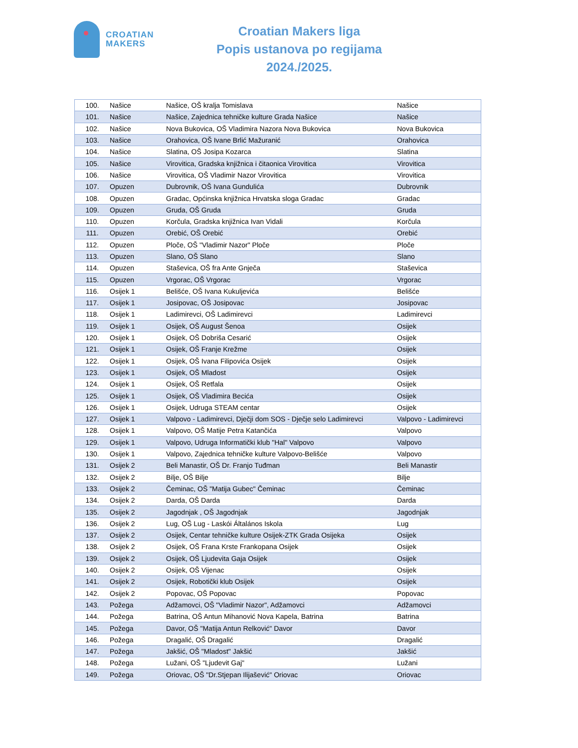CROATIAN
MAKERS
Croatian Makers liga
Popis ustanova po regijama
2024./2025.
| 100. | Našice | Našice, OŠ kralja Tomislava | Našice |
| 101. | Našice | Našice, Zajednica tehničke kulture Grada Našice | Našice |
| 102. | Našice | Nova Bukovica, OŠ Vladimira Nazora Nova Bukovica | Nova Bukovica |
| 103. | Našice | Orahovica, OŠ Ivane Brlić Mažuranić | Orahovica |
| 104. | Našice | Slatina, OŠ Josipa Kozarca | Slatina |
| 105. | Našice | Virovitica, Gradska knjižnica i čitaonica Virovitica | Virovitica |
| 106. | Našice | Virovitica, OŠ Vladimir Nazor Virovitica | Virovitica |
| 107. | Opuzen | Dubrovnik, OŠ Ivana Gundulića | Dubrovnik |
| 108. | Opuzen | Gradac, Općinska knjižnica Hrvatska sloga Gradac | Gradac |
| 109. | Opuzen | Gruda, OŠ Gruda | Gruda |
| 110. | Opuzen | Korčula, Gradska knjižnica Ivan Vidali | Korčula |
| 111. | Opuzen | Orebić, OŠ Orebić | Orebić |
| 112. | Opuzen | Ploče, OŠ "Vladimir Nazor" Ploče | Ploče |
| 113. | Opuzen | Slano, OŠ Slano | Slano |
| 114. | Opuzen | Staševica, OŠ fra Ante Gnječa | Staševica |
| 115. | Opuzen | Vrgorac, OŠ Vrgorac | Vrgorac |
| 116. | Osijek 1 | Belišće, OŠ Ivana Kukuljevića | Belišće |
| 117. | Osijek 1 | Josipovac, OŠ Josipovac | Josipovac |
| 118. | Osijek 1 | Ladimirevci, OŠ Ladimirevci | Ladimirevci |
| 119. | Osijek 1 | Osijek, OŠ August Šenoa | Osijek |
| 120. | Osijek 1 | Osijek, OŠ Dobriša Cesarić | Osijek |
| 121. | Osijek 1 | Osijek, OŠ Franje Krežme | Osijek |
| 122. | Osijek 1 | Osijek, OŠ Ivana Filipovića Osijek | Osijek |
| 123. | Osijek 1 | Osijek, OŠ Mladost | Osijek |
| 124. | Osijek 1 | Osijek, OŠ Retfala | Osijek |
| 125. | Osijek 1 | Osijek, OŠ Vladimira Becića | Osijek |
| 126. | Osijek 1 | Osijek, Udruga STEAM centar | Osijek |
| 127. | Osijek 1 | Valpovo - Ladimirevci, Dječji dom SOS - Dječje selo Ladimirevci | Valpovo - Ladimirevci |
| 128. | Osijek 1 | Valpovo, OŠ Matije Petra Katančića | Valpovo |
| 129. | Osijek 1 | Valpovo, Udruga Informatički klub "Hal" Valpovo | Valpovo |
| 130. | Osijek 1 | Valpovo, Zajednica tehničke kulture Valpovo-Belišće | Valpovo |
| 131. | Osijek 2 | Beli Manastir, OŠ Dr. Franjo Tuđman | Beli Manastir |
| 132. | Osijek 2 | Bilje, OŠ Bilje | Bilje |
| 133. | Osijek 2 | Čeminac, OŠ "Matija Gubec" Čeminac | Čeminac |
| 134. | Osijek 2 | Darda, OŠ Darda | Darda |
| 135. | Osijek 2 | Jagodnjak , OŠ Jagodnjak | Jagodnjak |
| 136. | Osijek 2 | Lug, OŠ Lug - Laskói Általános Iskola | Lug |
| 137. | Osijek 2 | Osijek, Centar tehničke kulture Osijek-ZTK Grada Osijeka | Osijek |
| 138. | Osijek 2 | Osijek, OŠ Frana Krste Frankopana Osijek | Osijek |
| 139. | Osijek 2 | Osijek, OŠ Ljudevita Gaja Osijek | Osijek |
| 140. | Osijek 2 | Osijek, OŠ Vijenac | Osijek |
| 141. | Osijek 2 | Osijek, Robotički klub Osijek | Osijek |
| 142. | Osijek 2 | Popovac, OŠ Popovac | Popovac |
| 143. | Požega | Adžamovci, OŠ "Vladimir Nazor", Adžamovci | Adžamovci |
| 144. | Požega | Batrina, OŠ Antun Mihanović Nova Kapela, Batrina | Batrina |
| 145. | Požega | Davor, OŠ "Matija Antun Relković" Davor | Davor |
| 146. | Požega | Dragalić, OŠ Dragalić | Dragalić |
| 147. | Požega | Jakšić, OŠ "Mladost" Jakšić | Jakšić |
| 148. | Požega | Lužani, OŠ "Ljudevit Gaj" | Lužani |
| 149. | Požega | Oriovac, OŠ "Dr.Stjepan Ilijašević" Oriovac | Oriovac |